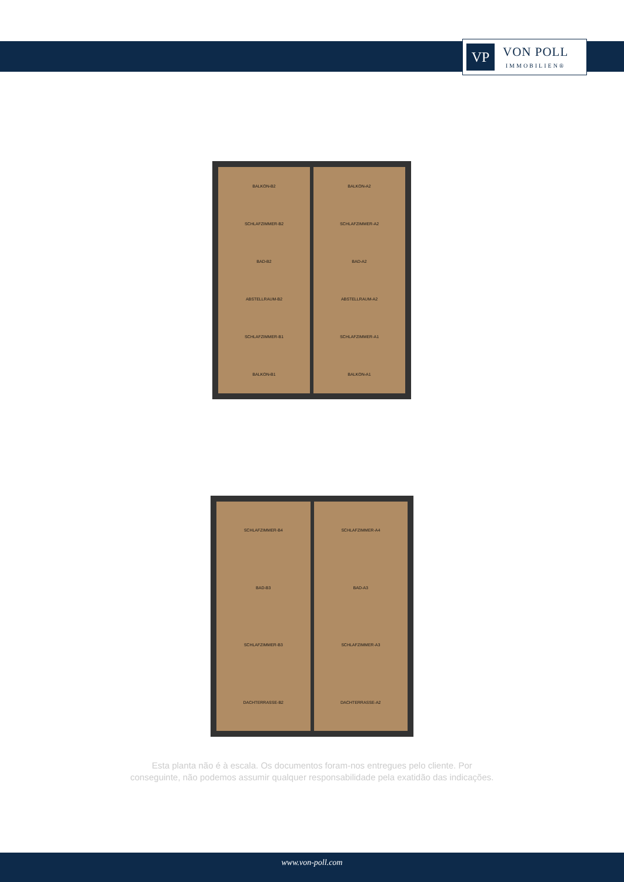VP
VON POLL
IMMOBILIEN®
BALKON-B2
SCHLAFZIMMER-B2
BAD-B2
ABSTELLRAUM-B2
SCHLAFZIMMER-B1
BALKON-B1
BALKON-A2
SCHLAFZIMMER-A2
BAD-A2
ABSTELLRAUM-A2
SCHLAFZIMMER-A1
BALKON-A1
SCHLAFZIMMER-B4
BAD-B3
SCHLAFZIMMER-B3
DACHTERRASSE-B2
SCHLAFZIMMER-A4
BAD-A3
SCHLAFZIMMER-A3
DACHTERRASSE-A2
Esta planta não é à escala. Os documentos foram-nos entregues pelo cliente. Por
conseguinte, não podemos assumir qualquer responsabilidade pela exatidão das indicações.
www.von-poll.com